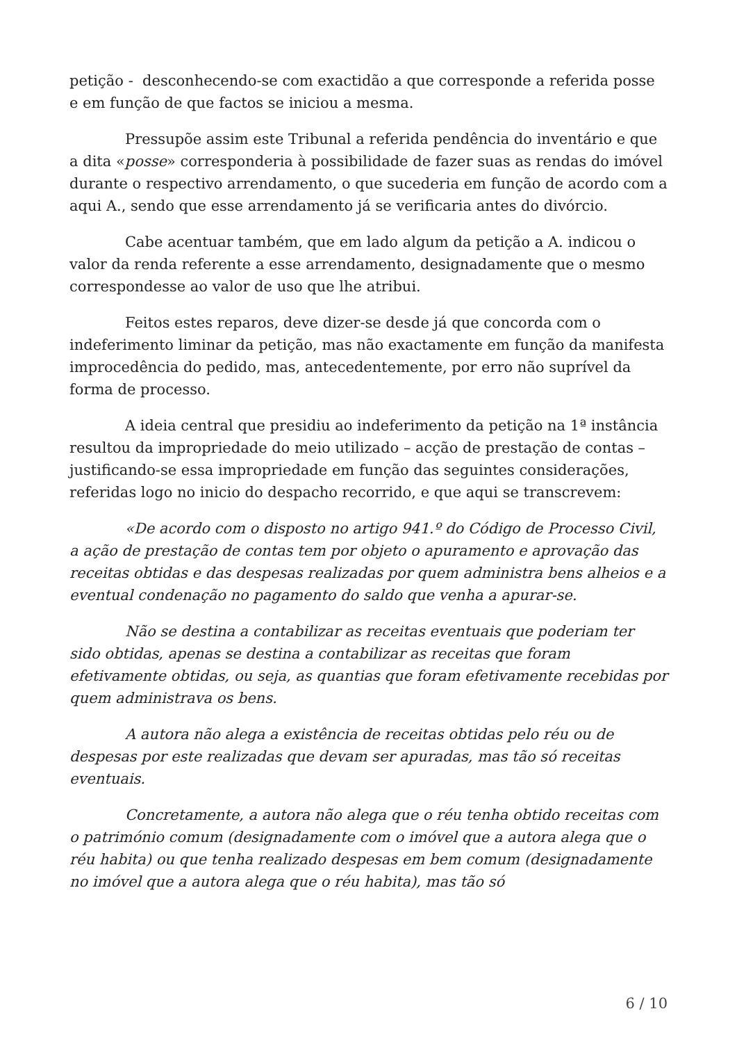petição - desconhecendo-se com exactidão a que corresponde a referida posse e em função de que factos se iniciou a mesma.
Pressupõe assim este Tribunal a referida pendência do inventário e que a dita «posse» corresponderia à possibilidade de fazer suas as rendas do imóvel durante o respectivo arrendamento, o que sucederia em função de acordo com a aqui A., sendo que esse arrendamento já se verificaria antes do divórcio.
Cabe acentuar também, que em lado algum da petição a A. indicou o valor da renda referente a esse arrendamento, designadamente que o mesmo correspondesse ao valor de uso que lhe atribui.
Feitos estes reparos, deve dizer-se desde já que concorda com o indeferimento liminar da petição, mas não exactamente em função da manifesta improcedência do pedido, mas, antecedentemente, por erro não suprível da forma de processo.
A ideia central que presidiu ao indeferimento da petição na 1ª instância resultou da impropriedade do meio utilizado – acção de prestação de contas – justificando-se essa impropriedade em função das seguintes considerações, referidas logo no inicio do despacho recorrido, e que aqui se transcrevem:
«De acordo com o disposto no artigo 941.º do Código de Processo Civil, a ação de prestação de contas tem por objeto o apuramento e aprovação das receitas obtidas e das despesas realizadas por quem administra bens alheios e a eventual condenação no pagamento do saldo que venha a apurar-se.
Não se destina a contabilizar as receitas eventuais que poderiam ter sido obtidas, apenas se destina a contabilizar as receitas que foram efetivamente obtidas, ou seja, as quantias que foram efetivamente recebidas por quem administrava os bens.
A autora não alega a existência de receitas obtidas pelo réu ou de despesas por este realizadas que devam ser apuradas, mas tão só receitas eventuais.
Concretamente, a autora não alega que o réu tenha obtido receitas com o património comum (designadamente com o imóvel que a autora alega que o réu habita) ou que tenha realizado despesas em bem comum (designadamente no imóvel que a autora alega que o réu habita), mas tão só
6 / 10